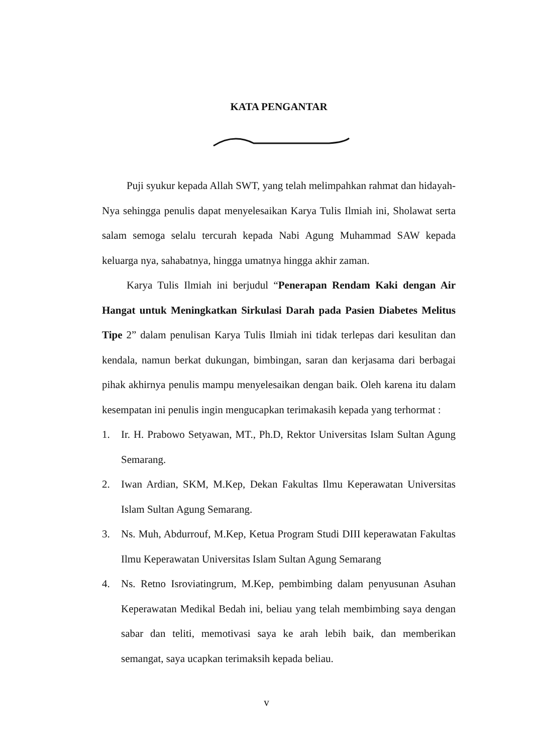KATA PENGANTAR
Puji syukur kepada Allah SWT, yang telah melimpahkan rahmat dan hidayah-Nya sehingga penulis dapat menyelesaikan Karya Tulis Ilmiah ini, Sholawat serta salam semoga selalu tercurah kepada Nabi Agung Muhammad SAW kepada keluarga nya, sahabatnya, hingga umatnya hingga akhir zaman.
Karya Tulis Ilmiah ini berjudul “Penerapan Rendam Kaki dengan Air Hangat untuk Meningkatkan Sirkulasi Darah pada Pasien Diabetes Melitus Tipe 2” dalam penulisan Karya Tulis Ilmiah ini tidak terlepas dari kesulitan dan kendala, namun berkat dukungan, bimbingan, saran dan kerjasama dari berbagai pihak akhirnya penulis mampu menyelesaikan dengan baik. Oleh karena itu dalam kesempatan ini penulis ingin mengucapkan terimakasih kepada yang terhormat :
1. Ir. H. Prabowo Setyawan, MT., Ph.D, Rektor Universitas Islam Sultan Agung Semarang.
2. Iwan Ardian, SKM, M.Kep, Dekan Fakultas Ilmu Keperawatan Universitas Islam Sultan Agung Semarang.
3. Ns. Muh, Abdurrouf, M.Kep, Ketua Program Studi DIII keperawatan Fakultas Ilmu Keperawatan Universitas Islam Sultan Agung Semarang
4. Ns. Retno Isroviatingrum, M.Kep, pembimbing dalam penyusunan Asuhan Keperawatan Medikal Bedah ini, beliau yang telah membimbing saya dengan sabar dan teliti, memotivasi saya ke arah lebih baik, dan memberikan semangat, saya ucapkan terimaksih kepada beliau.
v